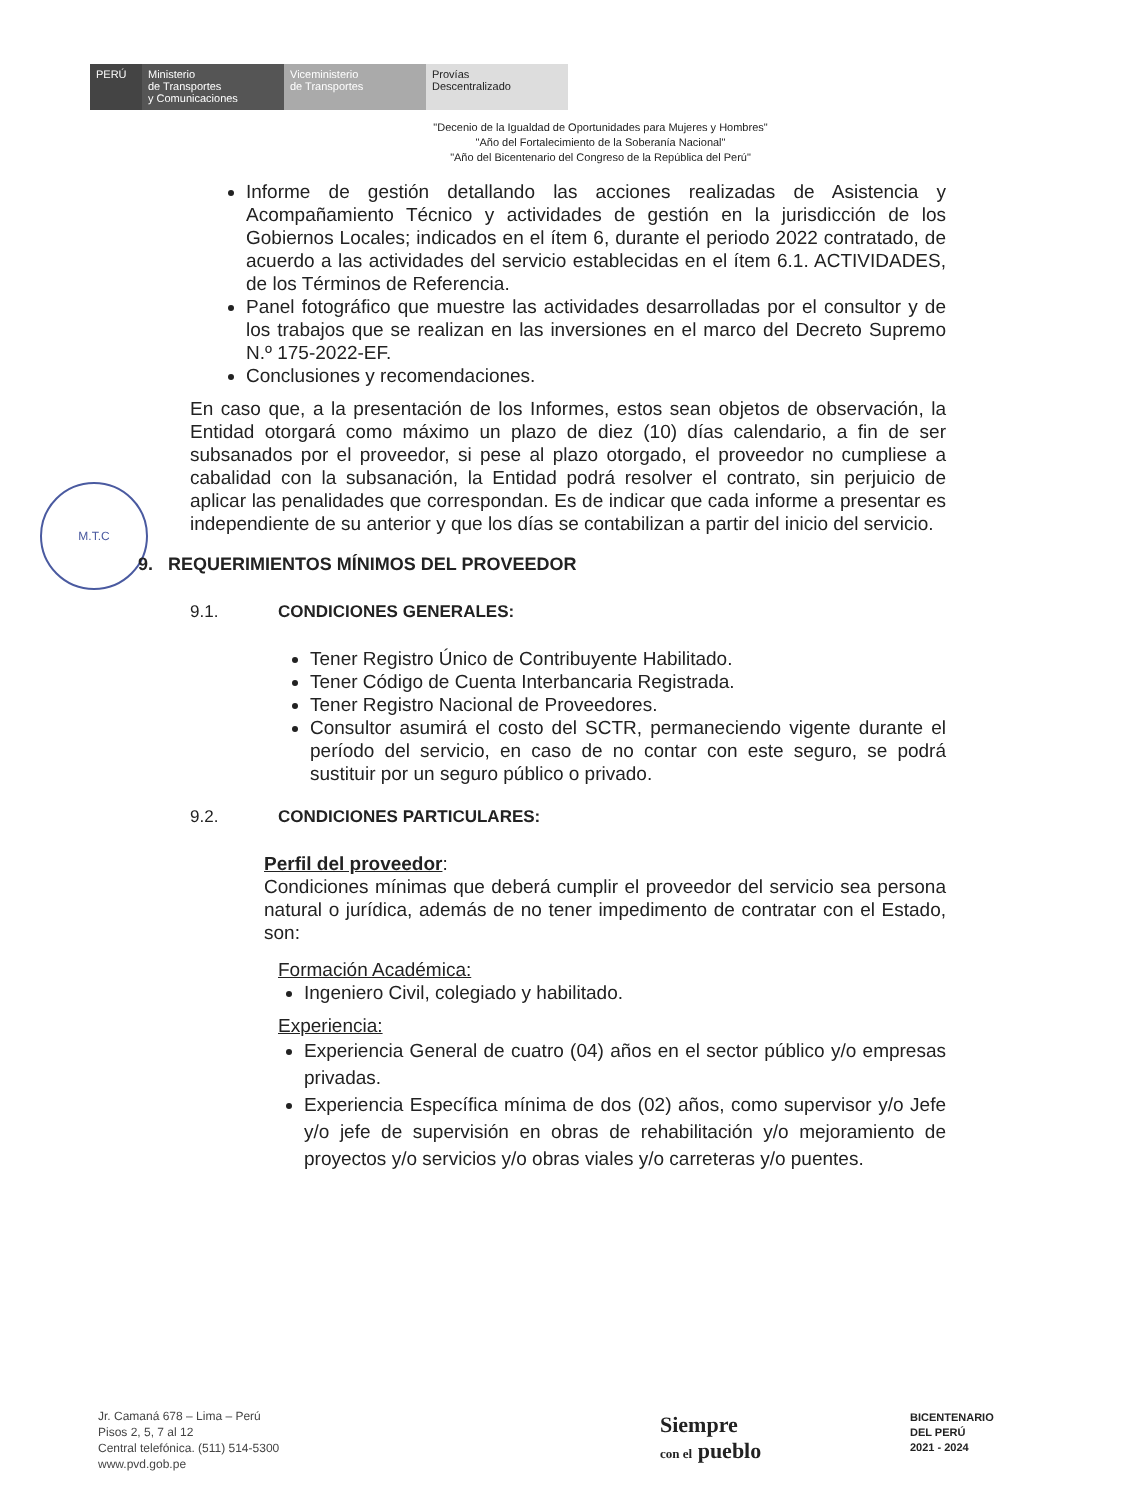PERÚ Ministerio
de Transportes
y Comunicaciones
Viceministerio
de Transportes
Provías
Descentralizado
"Decenio de la Igualdad de Oportunidades para Mujeres y Hombres"
"Año del Fortalecimiento de la Soberanía Nacional"
"Año del Bicentenario del Congreso de la República del Perú"
M.T.C
Informe de gestión detallando las acciones realizadas de Asistencia y Acompañamiento Técnico y actividades de gestión en la jurisdicción de los Gobiernos Locales; indicados en el ítem 6, durante el periodo 2022 contratado, de acuerdo a las actividades del servicio establecidas en el ítem 6.1. ACTIVIDADES, de los Términos de Referencia.
Panel fotográfico que muestre las actividades desarrolladas por el consultor y de los trabajos que se realizan en las inversiones en el marco del Decreto Supremo N.º 175-2022-EF.
Conclusiones y recomendaciones.
En caso que, a la presentación de los Informes, estos sean objetos de observación, la Entidad otorgará como máximo un plazo de diez (10) días calendario, a fin de ser subsanados por el proveedor, si pese al plazo otorgado, el proveedor no cumpliese a cabalidad con la subsanación, la Entidad podrá resolver el contrato, sin perjuicio de aplicar las penalidades que correspondan. Es de indicar que cada informe a presentar es independiente de su anterior y que los días se contabilizan a partir del inicio del servicio.
9. REQUERIMIENTOS MÍNIMOS DEL PROVEEDOR
9.1. CONDICIONES GENERALES:
Tener Registro Único de Contribuyente Habilitado.
Tener Código de Cuenta Interbancaria Registrada.
Tener Registro Nacional de Proveedores.
Consultor asumirá el costo del SCTR, permaneciendo vigente durante el período del servicio, en caso de no contar con este seguro, se podrá sustituir por un seguro público o privado.
9.2. CONDICIONES PARTICULARES:
Perfil del proveedor:
Condiciones mínimas que deberá cumplir el proveedor del servicio sea persona natural o jurídica, además de no tener impedimento de contratar con el Estado, son:
Formación Académica:
Ingeniero Civil, colegiado y habilitado.
Experiencia:
Experiencia General de cuatro (04) años en el sector público y/o empresas privadas.
Experiencia Específica mínima de dos (02) años, como supervisor y/o Jefe y/o jefe de supervisión en obras de rehabilitación y/o mejoramiento de proyectos y/o servicios y/o obras viales y/o carreteras y/o puentes.
Jr. Camaná 678 – Lima – Perú
Pisos 2, 5, 7 al 12
Central telefónica. (511) 514-5300
www.pvd.gob.pe
Siempre
con el pueblo
BICENTENARIO
DEL PERÚ
2021 - 2024